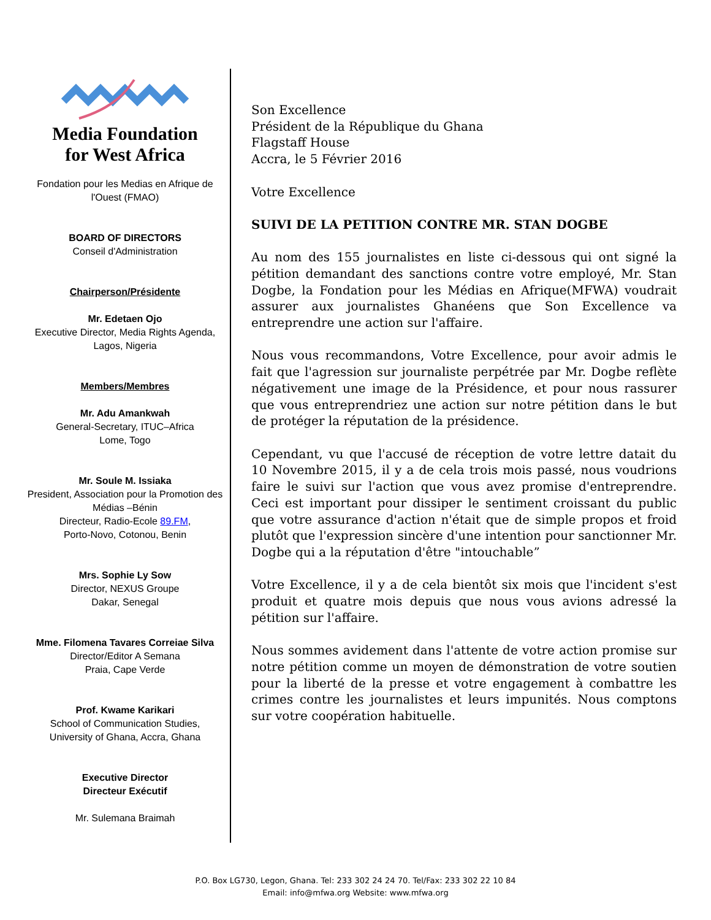Media Foundation
for West Africa
Fondation pour les Medias en Afrique de l'Ouest (FMAO)
BOARD OF DIRECTORS
Conseil d'Administration
Chairperson/Présidente
Mr. Edetaen Ojo
Executive Director, Media Rights Agenda,
Lagos, Nigeria
Members/Membres
Mr. Adu Amankwah
General-Secretary, ITUC–Africa
Lome, Togo
Mr. Soule M. Issiaka
President, Association pour la Promotion des Médias –Bénin
Directeur, Radio-Ecole 89.FM,
Porto-Novo, Cotonou, Benin
Mrs. Sophie Ly Sow
Director, NEXUS Groupe
Dakar, Senegal
Mme. Filomena Tavares Correiae Silva
Director/Editor A Semana
Praia, Cape Verde
Prof. Kwame Karikari
School of Communication Studies,
University of Ghana, Accra, Ghana
Executive Director
Directeur Exécutif
Mr. Sulemana Braimah
Son Excellence
Président de la République du Ghana
Flagstaff House
Accra, le 5 Février 2016
Votre Excellence
SUIVI DE LA PETITION CONTRE MR. STAN DOGBE
Au nom des 155 journalistes en liste ci-dessous qui ont signé la pétition demandant des sanctions contre votre employé, Mr. Stan Dogbe, la Fondation pour les Médias en Afrique(MFWA) voudrait assurer aux journalistes Ghanéens que Son Excellence va entreprendre une action sur l'affaire.
Nous vous recommandons, Votre Excellence, pour avoir admis le fait que l'agression sur journaliste perpétrée par Mr. Dogbe reflète négativement une image de la Présidence, et pour nous rassurer que vous entreprendriez une action sur notre pétition dans le but de protéger la réputation de la présidence.
Cependant, vu que l'accusé de réception de votre lettre datait du 10 Novembre 2015, il y a de cela trois mois passé, nous voudrions faire le suivi sur l'action que vous avez promise d'entreprendre. Ceci est important pour dissiper le sentiment croissant du public que votre assurance d'action n'était que de simple propos et froid plutôt que l'expression sincère d'une intention pour sanctionner Mr. Dogbe qui a la réputation d'être "intouchable”
Votre Excellence, il y a de cela bientôt six mois que l'incident s'est produit et quatre mois depuis que nous vous avions adressé la pétition sur l'affaire.
Nous sommes avidement dans l'attente de votre action promise sur notre pétition comme un moyen de démonstration de votre soutien pour la liberté de la presse et votre engagement à combattre les crimes contre les journalistes et leurs impunités. Nous comptons sur votre coopération habituelle.
P.O. Box LG730, Legon, Ghana. Tel: 233 302 24 24 70. Tel/Fax: 233 302 22 10 84
Email: info@mfwa.org Website: www.mfwa.org